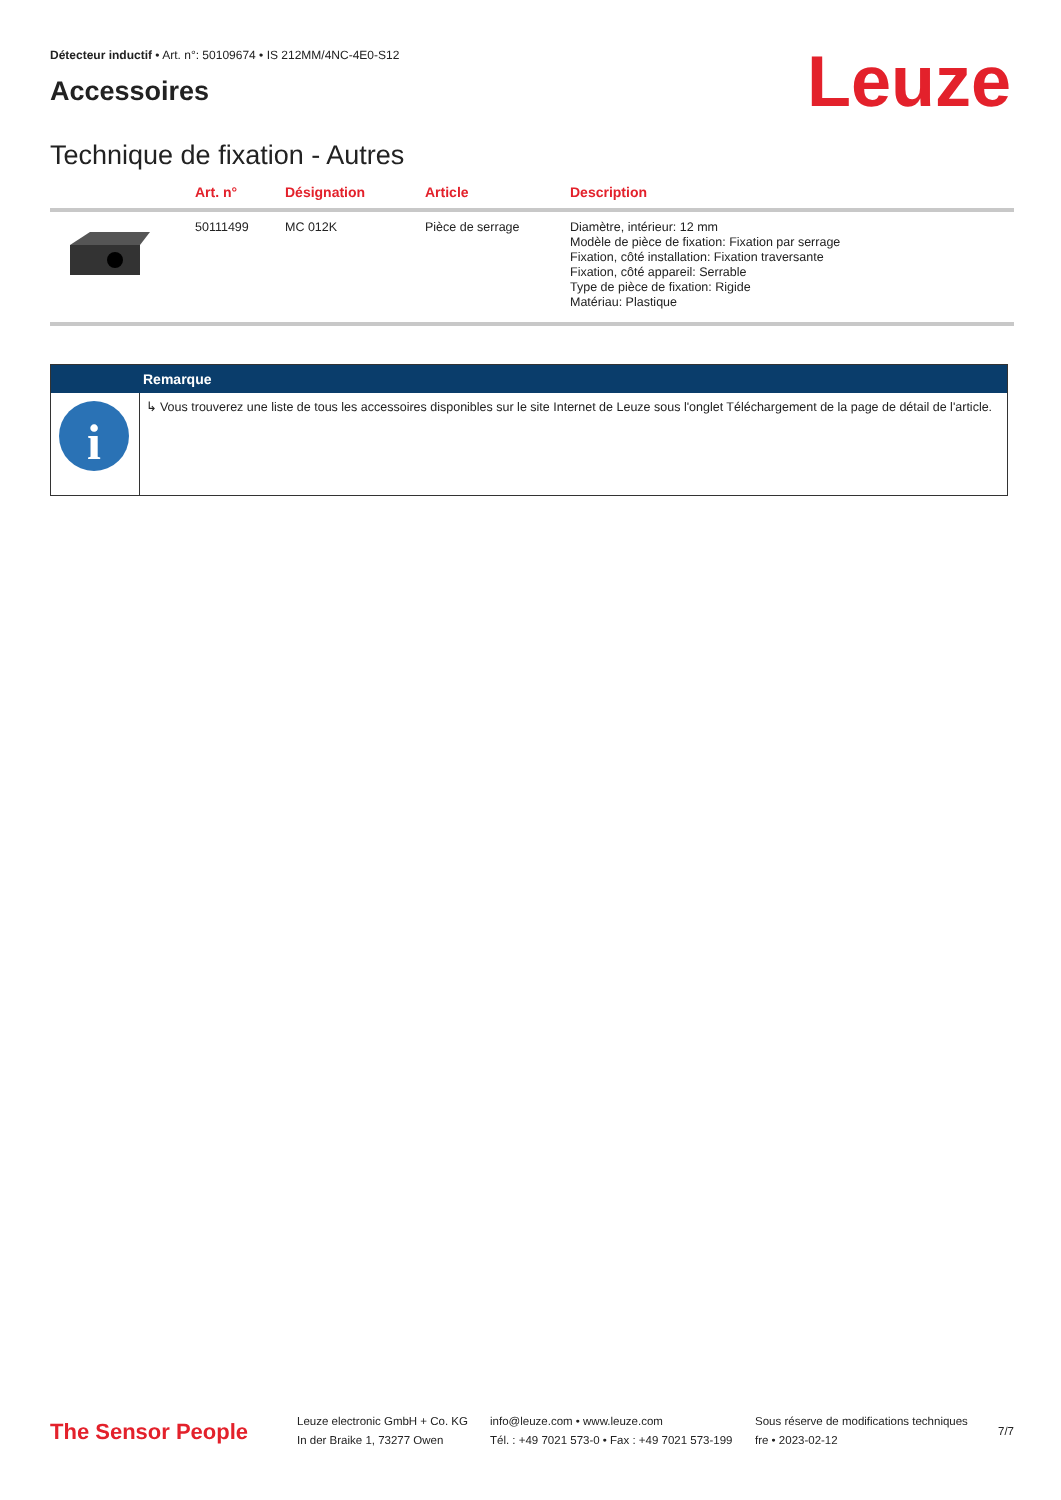Détecteur inductif • Art. n°: 50109674 • IS 212MM/4NC-4E0-S12
Accessoires Leuze
Technique de fixation - Autres
| | Art. n° | Désignation | Article | Description |
| --- | --- | --- | --- | --- |
| | 50111499 | MC 012K | Pièce de serrage | Diamètre, intérieur: 12 mm Modèle de pièce de fixation: Fixation par serrage Fixation, côté installation: Fixation traversante Fixation, côté appareil: Serrable Type de pièce de fixation: Rigide Matériau: Plastique |
| | Remarque |
| --- | --- |
| i | ↳ Vous trouverez une liste de tous les accessoires disponibles sur le site Internet de Leuze sous l'onglet Téléchargement de la page de détail de l'article. |
The Sensor People
Leuze electronic GmbH + Co. KG
In der Braike 1, 73277 Owen
info@leuze.com • www.leuze.com
Tél. : +49 7021 573-0 • Fax : +49 7021 573-199
Sous réserve de modifications techniques
fre • 2023-02-12
7/7